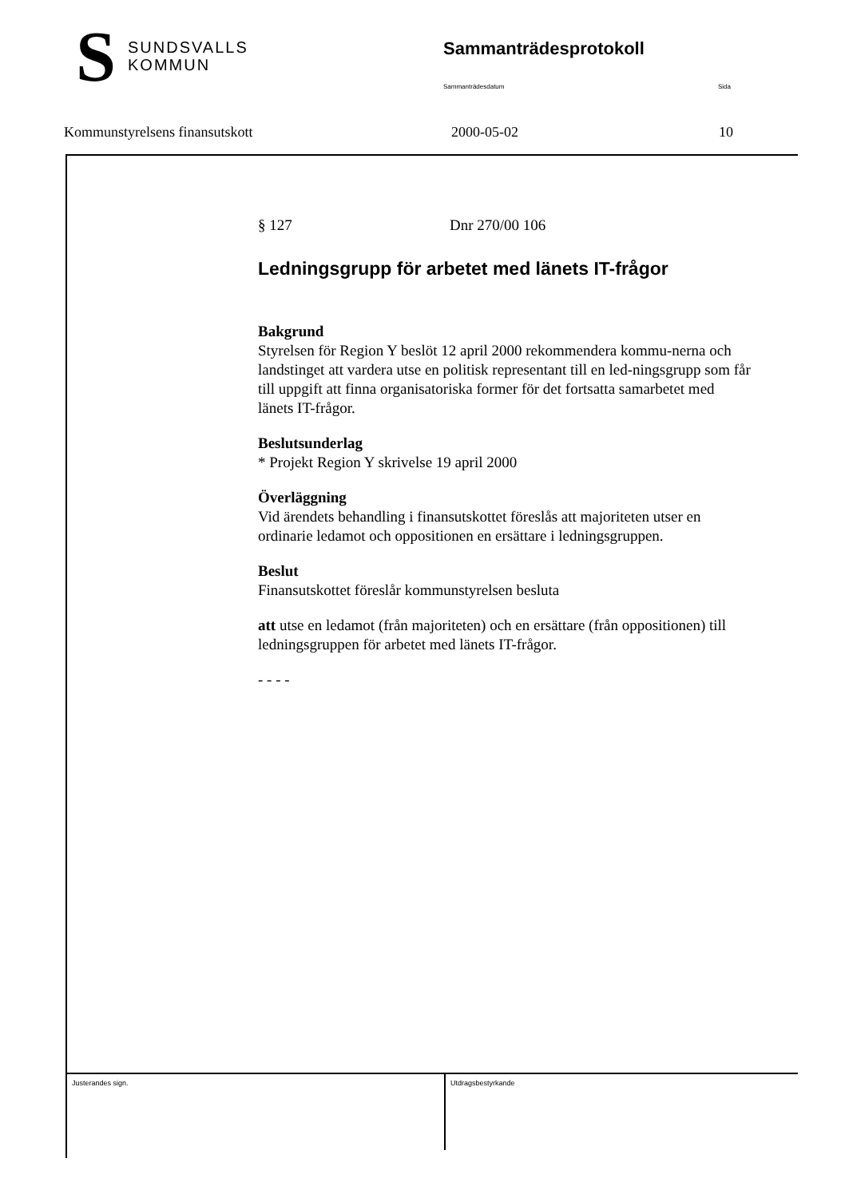S
SUNDSVALLS
KOMMUN
Sammanträdesprotokoll
Sammanträdesdatum Sida
Kommunstyrelsens finansutskott 2000-05-02 10
§ 127 Dnr 270/00 106
Ledningsgrupp för arbetet med länets IT-frågor
Bakgrund
Styrelsen för Region Y beslöt 12 april 2000 rekommendera kommu-nerna och landstinget att vardera utse en politisk representant till en led-ningsgrupp som får till uppgift att finna organisatoriska former för det fortsatta samarbetet med länets IT-frågor.
Beslutsunderlag
* Projekt Region Y skrivelse 19 april 2000
Överläggning
Vid ärendets behandling i finansutskottet föreslås att majoriteten utser en ordinarie ledamot och oppositionen en ersättare i ledningsgruppen.
Beslut
Finansutskottet föreslår kommunstyrelsen besluta
att utse en ledamot (från majoriteten) och en ersättare (från oppositionen) till ledningsgruppen för arbetet med länets IT-frågor.
- - - -
Justerandes sign. Utdragsbestyrkande